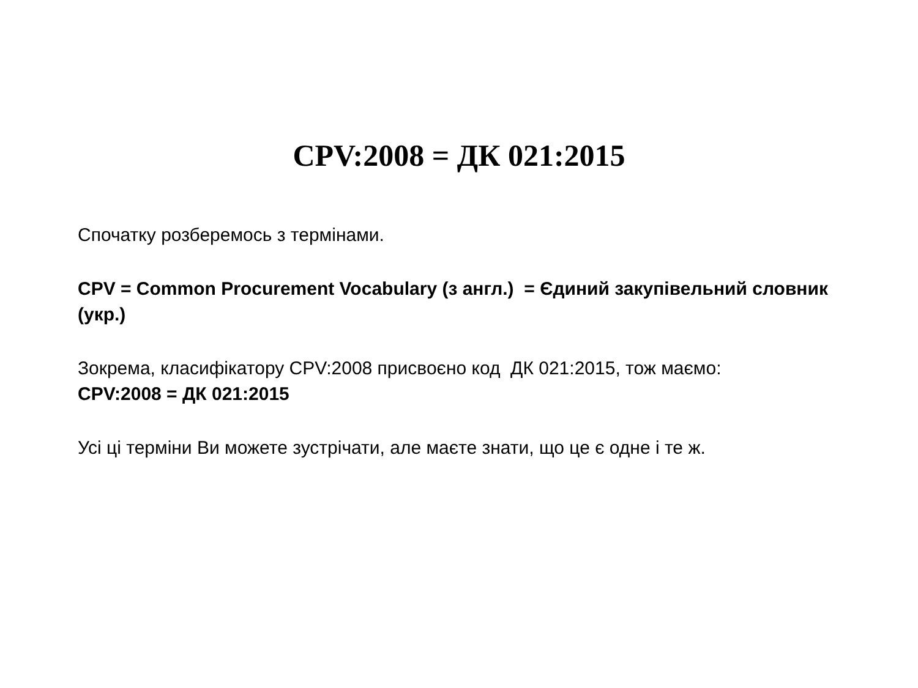CPV:2008 = ДК 021:2015
Спочатку розберемось з термінами.
CPV = Common Procurement Vocabulary (з англ.) = Єдиний закупівельний словник (укр.)
Зокрема, класифікатору CPV:2008 присвоєно код ДК 021:2015, тож маємо:
CPV:2008 = ДК 021:2015
Усі ці терміни Ви можете зустрічати, але маєте знати, що це є одне і те ж.